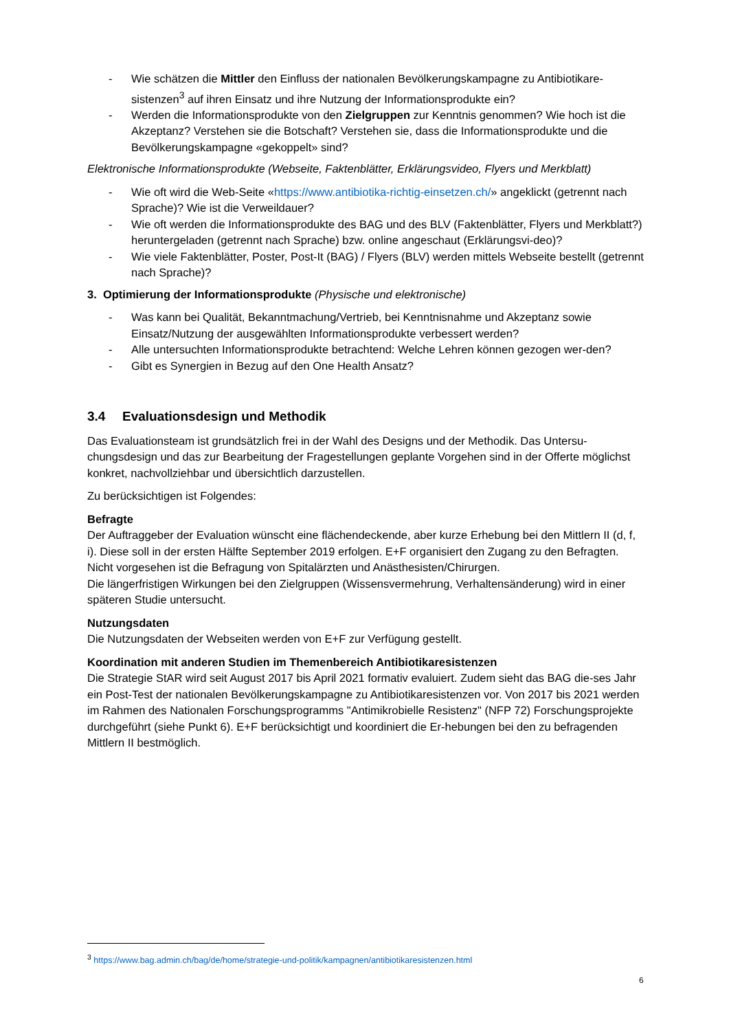- Wie schätzen die Mittler den Einfluss der nationalen Bevölkerungskampagne zu Antibiotikare-sistenzen<sup>3</sup> auf ihren Einsatz und ihre Nutzung der Informationsprodukte ein?
- Werden die Informationsprodukte von den Zielgruppen zur Kenntnis genommen? Wie hoch ist die Akzeptanz? Verstehen sie die Botschaft? Verstehen sie, dass die Informationsprodukte und die Bevölkerungskampagne «gekoppelt» sind?
Elektronische Informationsprodukte (Webseite, Faktenblätter, Erklärungsvideo, Flyers und Merkblatt)
- Wie oft wird die Web-Seite «https://www.antibiotika-richtig-einsetzen.ch/» angeklickt (getrennt nach Sprache)? Wie ist die Verweildauer?
- Wie oft werden die Informationsprodukte des BAG und des BLV (Faktenblätter, Flyers und Merkblatt?) heruntergeladen (getrennt nach Sprache) bzw. online angeschaut (Erklärungsvi-deo)?
- Wie viele Faktenblätter, Poster, Post-It (BAG) / Flyers (BLV) werden mittels Webseite bestellt (getrennt nach Sprache)?
3. Optimierung der Informationsprodukte (Physische und elektronische)
- Was kann bei Qualität, Bekanntmachung/Vertrieb, bei Kenntnisnahme und Akzeptanz sowie Einsatz/Nutzung der ausgewählten Informationsprodukte verbessert werden?
- Alle untersuchten Informationsprodukte betrachtend: Welche Lehren können gezogen wer-den?
- Gibt es Synergien in Bezug auf den One Health Ansatz?
3.4 Evaluationsdesign und Methodik
Das Evaluationsteam ist grundsätzlich frei in der Wahl des Designs und der Methodik. Das Untersu-chungsdesign und das zur Bearbeitung der Fragestellungen geplante Vorgehen sind in der Offerte möglichst konkret, nachvollziehbar und übersichtlich darzustellen.
Zu berücksichtigen ist Folgendes:
Befragte
Der Auftraggeber der Evaluation wünscht eine flächendeckende, aber kurze Erhebung bei den Mittlern II (d, f, i). Diese soll in der ersten Hälfte September 2019 erfolgen. E+F organisiert den Zugang zu den Befragten.
Nicht vorgesehen ist die Befragung von Spitalärzten und Anästhesisten/Chirurgen.
Die längerfristigen Wirkungen bei den Zielgruppen (Wissensvermehrung, Verhaltensänderung) wird in einer späteren Studie untersucht.
Nutzungsdaten
Die Nutzungsdaten der Webseiten werden von E+F zur Verfügung gestellt.
Koordination mit anderen Studien im Themenbereich Antibiotikaresistenzen
Die Strategie StAR wird seit August 2017 bis April 2021 formativ evaluiert. Zudem sieht das BAG die-ses Jahr ein Post-Test der nationalen Bevölkerungskampagne zu Antibiotikaresistenzen vor. Von 2017 bis 2021 werden im Rahmen des Nationalen Forschungsprogramms "Antimikrobielle Resistenz" (NFP 72) Forschungsprojekte durchgeführt (siehe Punkt 6). E+F berücksichtigt und koordiniert die Er-hebungen bei den zu befragenden Mittlern II bestmöglich.
<sup>3</sup> https://www.bag.admin.ch/bag/de/home/strategie-und-politik/kampagnen/antibiotikaresistenzen.html
6